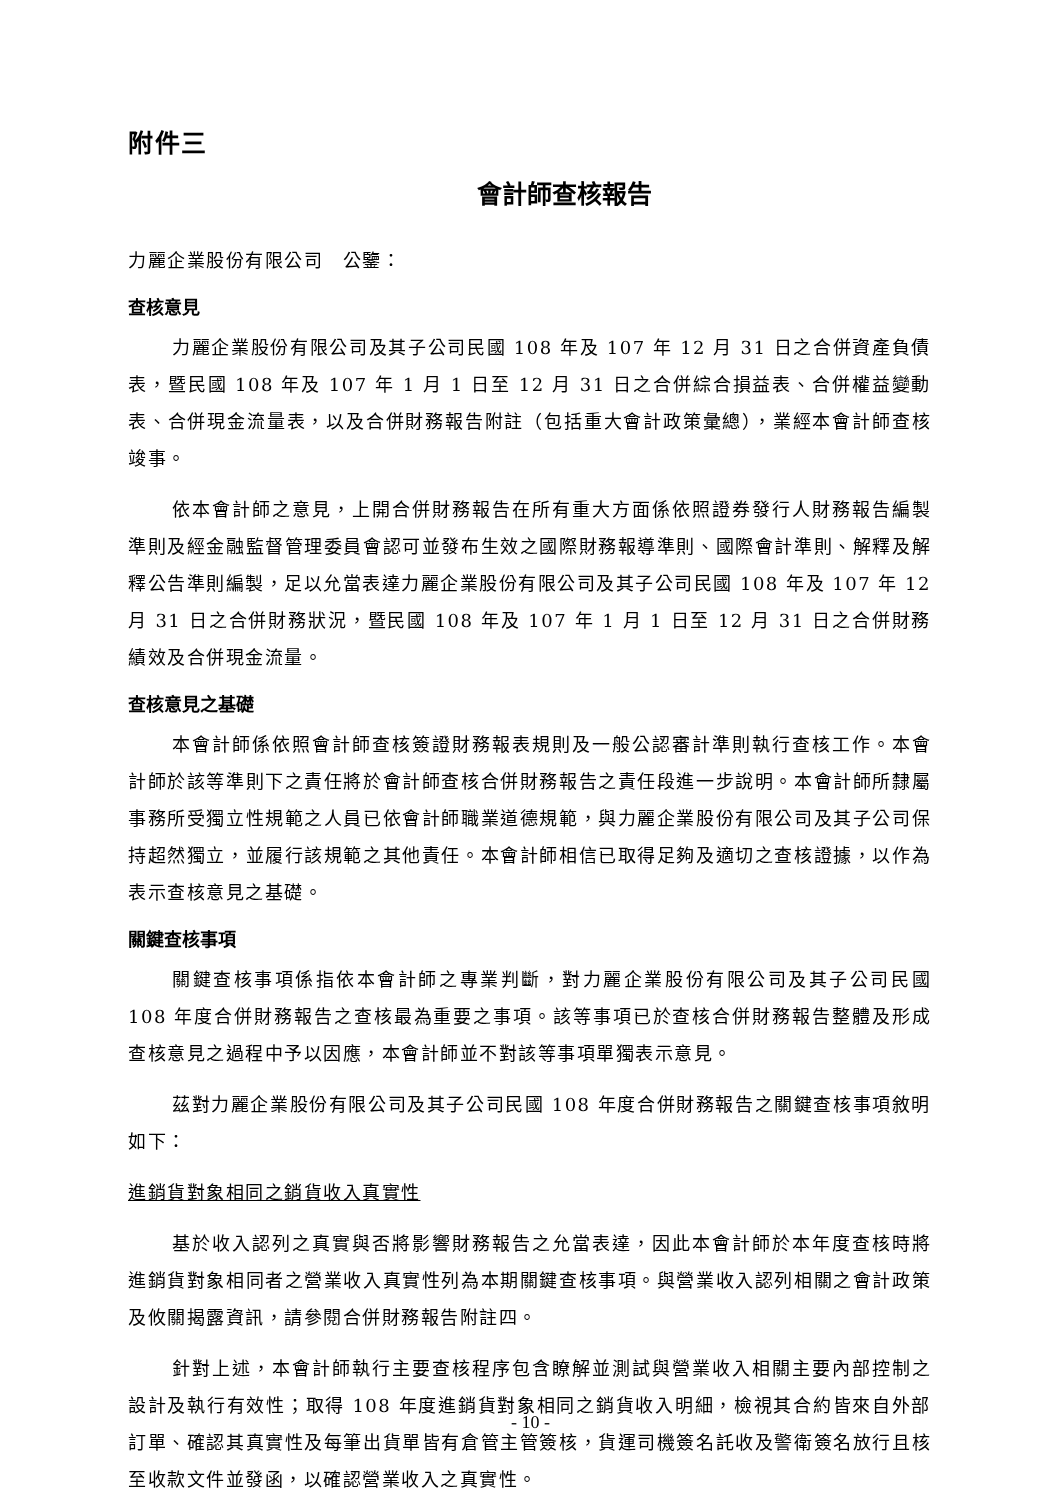附件三
會計師查核報告
力麗企業股份有限公司　公鑒：
查核意見
力麗企業股份有限公司及其子公司民國 108 年及 107 年 12 月 31 日之合併資產負債表，暨民國 108 年及 107 年 1 月 1 日至 12 月 31 日之合併綜合損益表、合併權益變動表、合併現金流量表，以及合併財務報告附註（包括重大會計政策彙總），業經本會計師查核竣事。
依本會計師之意見，上開合併財務報告在所有重大方面係依照證券發行人財務報告編製準則及經金融監督管理委員會認可並發布生效之國際財務報導準則、國際會計準則、解釋及解釋公告準則編製，足以允當表達力麗企業股份有限公司及其子公司民國 108 年及 107 年 12 月 31 日之合併財務狀況，暨民國 108 年及 107 年 1 月 1 日至 12 月 31 日之合併財務績效及合併現金流量。
查核意見之基礎
本會計師係依照會計師查核簽證財務報表規則及一般公認審計準則執行查核工作。本會計師於該等準則下之責任將於會計師查核合併財務報告之責任段進一步說明。本會計師所隸屬事務所受獨立性規範之人員已依會計師職業道德規範，與力麗企業股份有限公司及其子公司保持超然獨立，並履行該規範之其他責任。本會計師相信已取得足夠及適切之查核證據，以作為表示查核意見之基礎。
關鍵查核事項
關鍵查核事項係指依本會計師之專業判斷，對力麗企業股份有限公司及其子公司民國 108 年度合併財務報告之查核最為重要之事項。該等事項已於查核合併財務報告整體及形成查核意見之過程中予以因應，本會計師並不對該等事項單獨表示意見。
茲對力麗企業股份有限公司及其子公司民國 108 年度合併財務報告之關鍵查核事項敘明如下：
進銷貨對象相同之銷貨收入真實性
基於收入認列之真實與否將影響財務報告之允當表達，因此本會計師於本年度查核時將進銷貨對象相同者之營業收入真實性列為本期關鍵查核事項。與營業收入認列相關之會計政策及攸關揭露資訊，請參閱合併財務報告附註四。
針對上述，本會計師執行主要查核程序包含瞭解並測試與營業收入相關主要內部控制之設計及執行有效性；取得 108 年度進銷貨對象相同之銷貨收入明細，檢視其合約皆來自外部訂單、確認其真實性及每筆出貨單皆有倉管主管簽核，貨運司機簽名託收及警衛簽名放行且核至收款文件並發函，以確認營業收入之真實性。
- 10 -